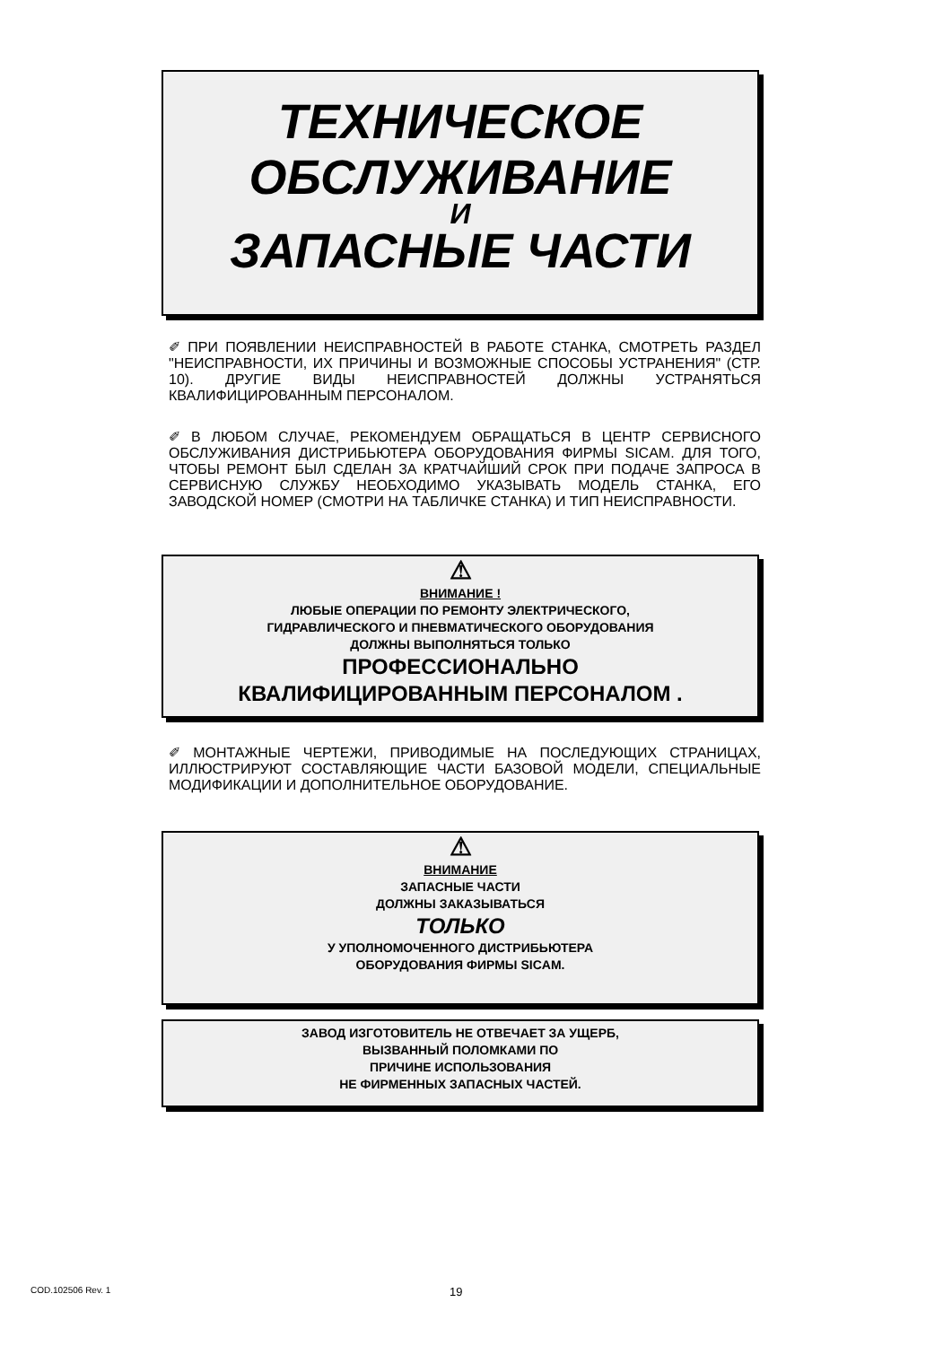ТЕХНИЧЕСКОЕ
ОБСЛУЖИВАНИЕ
И
ЗАПАСНЫЕ ЧАСТИ
✐ ПРИ ПОЯВЛЕНИИ НЕИСПРАВНОСТЕЙ В РАБОТЕ СТАНКА, СМОТРЕТЬ РАЗДЕЛ "НЕИСПРАВНОСТИ, ИХ ПРИЧИНЫ И ВОЗМОЖНЫЕ СПОСОБЫ УСТРАНЕНИЯ" (СТР. 10). ДРУГИЕ ВИДЫ НЕИСПРАВНОСТЕЙ ДОЛЖНЫ УСТРАНЯТЬСЯ КВАЛИФИЦИРОВАННЫМ ПЕРСОНАЛОМ.
✐ В ЛЮБОМ СЛУЧАЕ, РЕКОМЕНДУЕМ ОБРАЩАТЬСЯ В ЦЕНТР СЕРВИСНОГО ОБСЛУЖИВАНИЯ ДИСТРИБЬЮТЕРА ОБОРУДОВАНИЯ ФИРМЫ SICAM. ДЛЯ ТОГО, ЧТОБЫ РЕМОНТ БЫЛ СДЕЛАН ЗА КРАТЧАЙШИЙ СРОК ПРИ ПОДАЧЕ ЗАПРОСА В СЕРВИСНУЮ СЛУЖБУ НЕОБХОДИМО УКАЗЫВАТЬ МОДЕЛЬ СТАНКА, ЕГО ЗАВОДСКОЙ НОМЕР (СМОТРИ НА ТАБЛИЧКЕ СТАНКА) И ТИП НЕИСПРАВНОСТИ.
⚠
ВНИМАНИЕ !
ЛЮБЫЕ ОПЕРАЦИИ ПО РЕМОНТУ ЭЛЕКТРИЧЕСКОГО,
ГИДРАВЛИЧЕСКОГО И ПНЕВМАТИЧЕСКОГО ОБОРУДОВАНИЯ
ДОЛЖНЫ ВЫПОЛНЯТЬСЯ ТОЛЬКО
ПРОФЕССИОНАЛЬНО
КВАЛИФИЦИРОВАННЫМ ПЕРСОНАЛОМ .
✐ МОНТАЖНЫЕ ЧЕРТЕЖИ, ПРИВОДИМЫЕ НА ПОСЛЕДУЮЩИХ СТРАНИЦАХ, ИЛЛЮСТРИРУЮТ СОСТАВЛЯЮЩИЕ ЧАСТИ БАЗОВОЙ МОДЕЛИ, СПЕЦИАЛЬНЫЕ МОДИФИКАЦИИ И ДОПОЛНИТЕЛЬНОЕ ОБОРУДОВАНИЕ.
⚠
ВНИМАНИЕ
ЗАПАСНЫЕ ЧАСТИ
ДОЛЖНЫ ЗАКАЗЫВАТЬСЯ
ТОЛЬКО
У УПОЛНОМОЧЕННОГО ДИСТРИБЬЮТЕРА
ОБОРУДОВАНИЯ ФИРМЫ SICAM.
ЗАВОД ИЗГОТОВИТЕЛЬ НЕ ОТВЕЧАЕТ ЗА УЩЕРБ,
ВЫЗВАННЫЙ ПОЛОМКАМИ ПО
ПРИЧИНЕ ИСПОЛЬЗОВАНИЯ
НЕ ФИРМЕННЫХ ЗАПАСНЫХ ЧАСТЕЙ.
COD.102506 Rev. 1 19